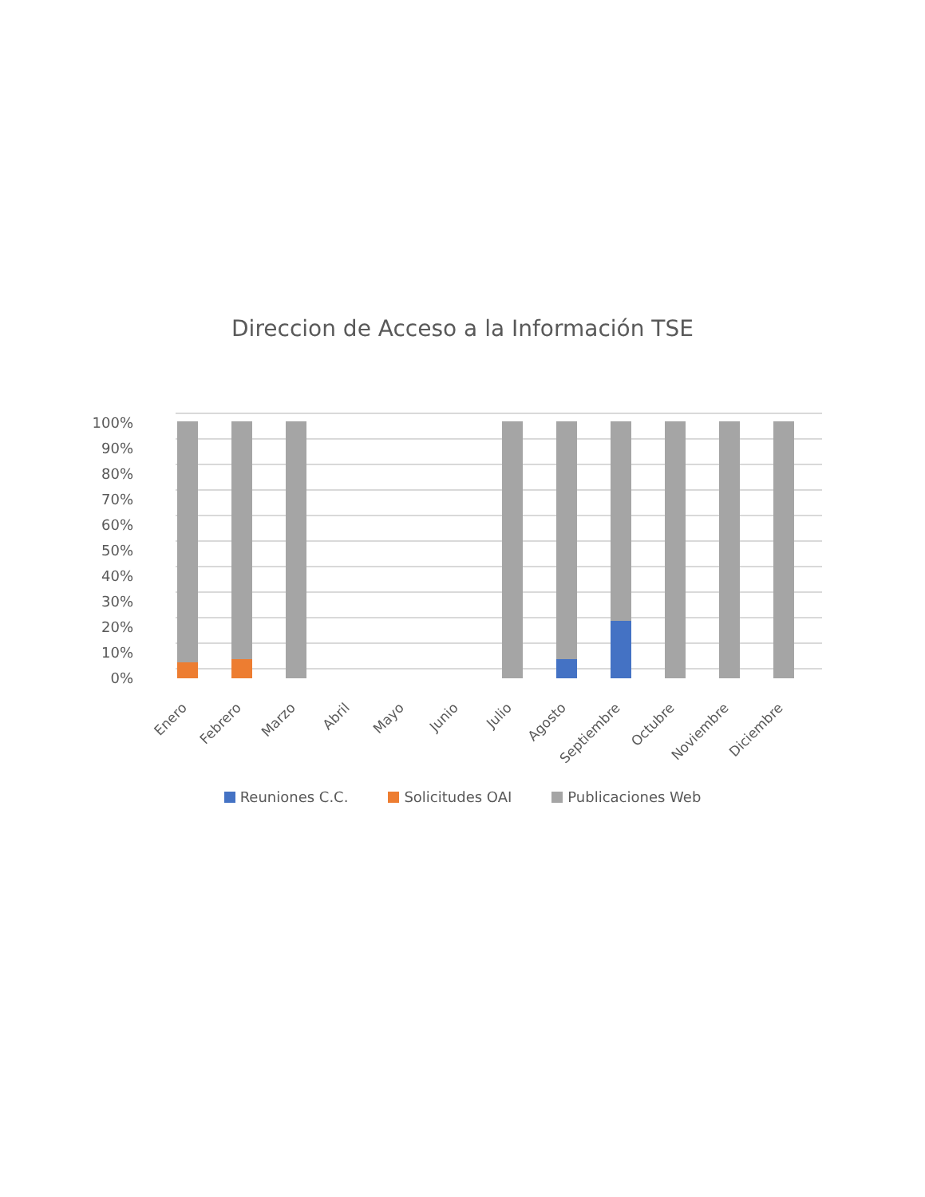Direccion de Acceso a la Información TSE
100%
90%
80%
70%
60%
50%
40%
30%
20%
10%
0%
Enero
Febrero
Marzo
Abril
Mayo
Junio
Julio
Agosto
Septiembre
Octubre
Noviembre
Diciembre
Reuniones C.C. Solicitudes OAI Publicaciones Web